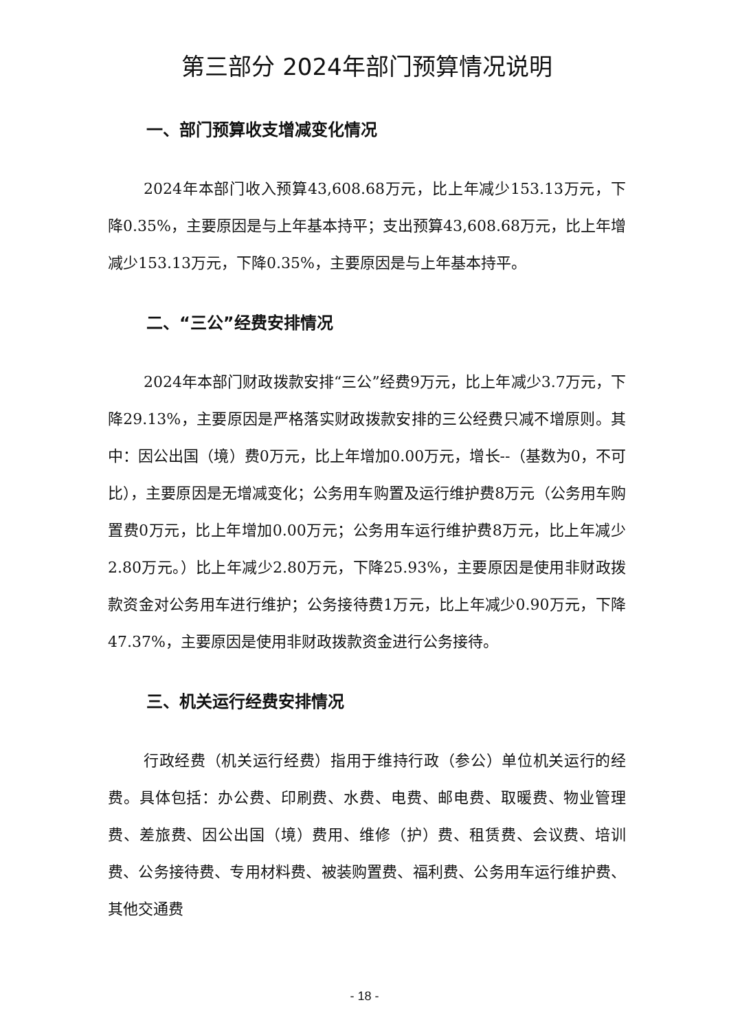第三部分 2024年部门预算情况说明
一、部门预算收支增减变化情况
2024年本部门收入预算43,608.68万元，比上年减少153.13万元，下降0.35%，主要原因是与上年基本持平；支出预算43,608.68万元，比上年增减少153.13万元，下降0.35%，主要原因是与上年基本持平。
二、“三公”经费安排情况
2024年本部门财政拨款安排“三公”经费9万元，比上年减少3.7万元，下降29.13%，主要原因是严格落实财政拨款安排的三公经费只减不增原则。其中：因公出国（境）费0万元，比上年增加0.00万元，增长--（基数为0，不可比），主要原因是无增减变化；公务用车购置及运行维护费8万元（公务用车购置费0万元，比上年增加0.00万元；公务用车运行维护费8万元，比上年减少2.80万元。）比上年减少2.80万元，下降25.93%，主要原因是使用非财政拨款资金对公务用车进行维护；公务接待费1万元，比上年减少0.90万元，下降47.37%，主要原因是使用非财政拨款资金进行公务接待。
三、机关运行经费安排情况
行政经费（机关运行经费）指用于维持行政（参公）单位机关运行的经费。具体包括：办公费、印刷费、水费、电费、邮电费、取暖费、物业管理费、差旅费、因公出国（境）费用、维修（护）费、租赁费、会议费、培训费、公务接待费、专用材料费、被装购置费、福利费、公务用车运行维护费、其他交通费
- 18 -